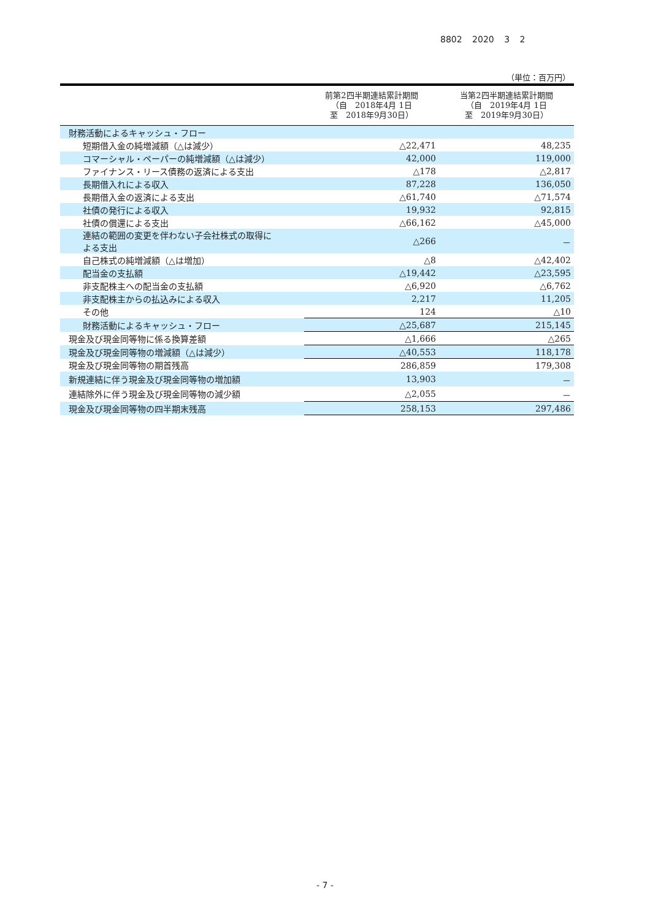8802 2020 3 2
（単位：百万円）
| | 前第2四半期連結累計期間 （自 2018年4月 1日 至 2018年9月30日） | 当第2四半期連結累計期間 （自 2019年4月 1日 至 2019年9月30日） |
| --- | --- | --- |
| 財務活動によるキャッシュ・フロー | | |
| 短期借入金の純増減額（△は減少） | △22,471 | 48,235 |
| コマーシャル・ペーパーの純増減額（△は減少） | 42,000 | 119,000 |
| ファイナンス・リース債務の返済による支出 | △178 | △2,817 |
| 長期借入れによる収入 | 87,228 | 136,050 |
| 長期借入金の返済による支出 | △61,740 | △71,574 |
| 社債の発行による収入 | 19,932 | 92,815 |
| 社債の償還による支出 | △66,162 | △45,000 |
| 連結の範囲の変更を伴わない子会社株式の取得に よる支出 | △266 | － |
| 自己株式の純増減額（△は増加） | △8 | △42,402 |
| 配当金の支払額 | △19,442 | △23,595 |
| 非支配株主への配当金の支払額 | △6,920 | △6,762 |
| 非支配株主からの払込みによる収入 | 2,217 | 11,205 |
| その他 | 124 | △10 |
| 財務活動によるキャッシュ・フロー | △25,687 | 215,145 |
| 現金及び現金同等物に係る換算差額 | △1,666 | △265 |
| 現金及び現金同等物の増減額（△は減少） | △40,553 | 118,178 |
| 現金及び現金同等物の期首残高 | 286,859 | 179,308 |
| 新規連結に伴う現金及び現金同等物の増加額 | 13,903 | － |
| 連結除外に伴う現金及び現金同等物の減少額 | △2,055 | － |
| 現金及び現金同等物の四半期末残高 | 258,153 | 297,486 |
- 7 -